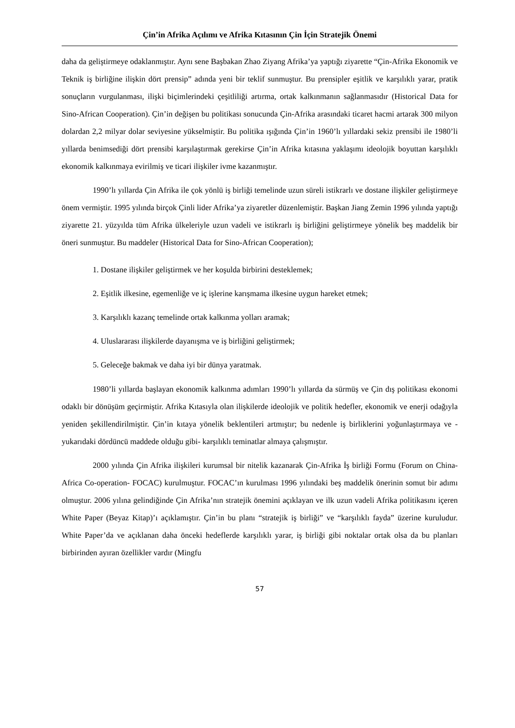Çin’in Afrika Açılımı ve Afrika Kıtasının Çin İçin Stratejik Önemi
daha da geliştirmeye odaklanmıştır. Aynı sene Başbakan Zhao Ziyang Afrika’ya yaptığı ziyarette “Çin-Afrika Ekonomik ve Teknik iş birliğine ilişkin dört prensip” adında yeni bir teklif sunmuştur. Bu prensipler eşitlik ve karşılıklı yarar, pratik sonuçların vurgulanması, ilişki biçimlerindeki çeşitliliği artırma, ortak kalkınmanın sağlanmasıdır (Historical Data for Sino-African Cooperation). Çin’in değişen bu politikası sonucunda Çin-Afrika arasındaki ticaret hacmi artarak 300 milyon dolardan 2,2 milyar dolar seviyesine yükselmiştir. Bu politika ışığında Çin’in 1960’lı yıllardaki sekiz prensibi ile 1980’li yıllarda benimsediği dört prensibi karşılaştırmak gerekirse Çin’in Afrika kıtasına yaklaşımı ideolojik boyuttan karşılıklı ekonomik kalkınmaya evirilmiş ve ticari ilişkiler ivme kazanmıştır.
1990’lı yıllarda Çin Afrika ile çok yönlü iş birliği temelinde uzun süreli istikrarlı ve dostane ilişkiler geliştirmeye önem vermiştir. 1995 yılında birçok Çinli lider Afrika’ya ziyaretler düzenlemiştir. Başkan Jiang Zemin 1996 yılında yaptığı ziyarette 21. yüzyılda tüm Afrika ülkeleriyle uzun vadeli ve istikrarlı iş birliğini geliştirmeye yönelik beş maddelik bir öneri sunmuştur. Bu maddeler (Historical Data for Sino-African Cooperation);
1. Dostane ilişkiler geliştirmek ve her koşulda birbirini desteklemek;
2. Eşitlik ilkesine, egemenliğe ve iç işlerine karışmama ilkesine uygun hareket etmek;
3. Karşılıklı kazanç temelinde ortak kalkınma yolları aramak;
4. Uluslararası ilişkilerde dayanışma ve iş birliğini geliştirmek;
5. Geleceğe bakmak ve daha iyi bir dünya yaratmak.
1980’li yıllarda başlayan ekonomik kalkınma adımları 1990’lı yıllarda da sürmüş ve Çin dış politikası ekonomi odaklı bir dönüşüm geçirmiştir. Afrika Kıtasıyla olan ilişkilerde ideolojik ve politik hedefler, ekonomik ve enerji odağıyla yeniden şekillendirilmiştir. Çin’in kıtaya yönelik beklentileri artmıştır; bu nedenle iş birliklerini yoğunlaştırmaya ve -yukarıdaki dördüncü maddede olduğu gibi- karşılıklı teminatlar almaya çalışmıştır.
2000 yılında Çin Afrika ilişkileri kurumsal bir nitelik kazanarak Çin-Afrika İş birliği Formu (Forum on China-Africa Co-operation- FOCAC) kurulmuştur. FOCAC’ın kurulması 1996 yılındaki beş maddelik önerinin somut bir adımı olmuştur. 2006 yılına gelindiğinde Çin Afrika’nın stratejik önemini açıklayan ve ilk uzun vadeli Afrika politikasını içeren White Paper (Beyaz Kitap)’ı açıklamıştır. Çin’in bu planı “stratejik iş birliği” ve “karşılıklı fayda” üzerine kuruludur. White Paper’da ve açıklanan daha önceki hedeflerde karşılıklı yarar, iş birliği gibi noktalar ortak olsa da bu planları birbirinden ayıran özellikler vardır (Mingfu
57